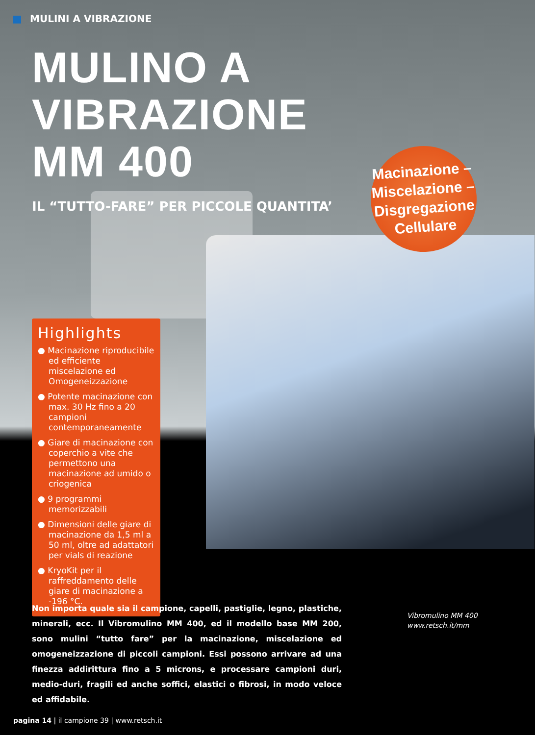MULINI A VIBRAZIONE
MULINO A VIBRAZIONE
MM 400
IL “TUTTO-FARE” PER PICCOLE QUANTITA’
Macinazione –
Miscelazione –
Disgregazione
Cellulare
Highlights
● Macinazione riproducibile ed efficiente miscelazione ed Omogeneizzazione
● Potente macinazione con max. 30 Hz fino a 20 campioni contemporaneamente
● Giare di macinazione con coperchio a vite che permettono una macinazione ad umido o criogenica
● 9 programmi memorizzabili
● Dimensioni delle giare di macinazione da 1,5 ml a 50 ml, oltre ad adattatori per vials di reazione
● KryoKit per il raffreddamento delle giare di macinazione a -196 °C.
Non importa quale sia il campione, capelli, pastiglie, legno, plastiche, minerali, ecc. Il Vibromulino MM 400, ed il modello base MM 200, sono mulini “tutto fare” per la macinazione, miscelazione ed omogeneizzazione di piccoli campioni. Essi possono arrivare ad una finezza addirittura fino a 5 microns, e processare campioni duri, medio-duri, fragili ed anche soffici, elastici o fibrosi, in modo veloce ed affidabile.
Vibromulino MM 400
www.retsch.it/mm
pagina 14 | il campione 39 | www.retsch.it